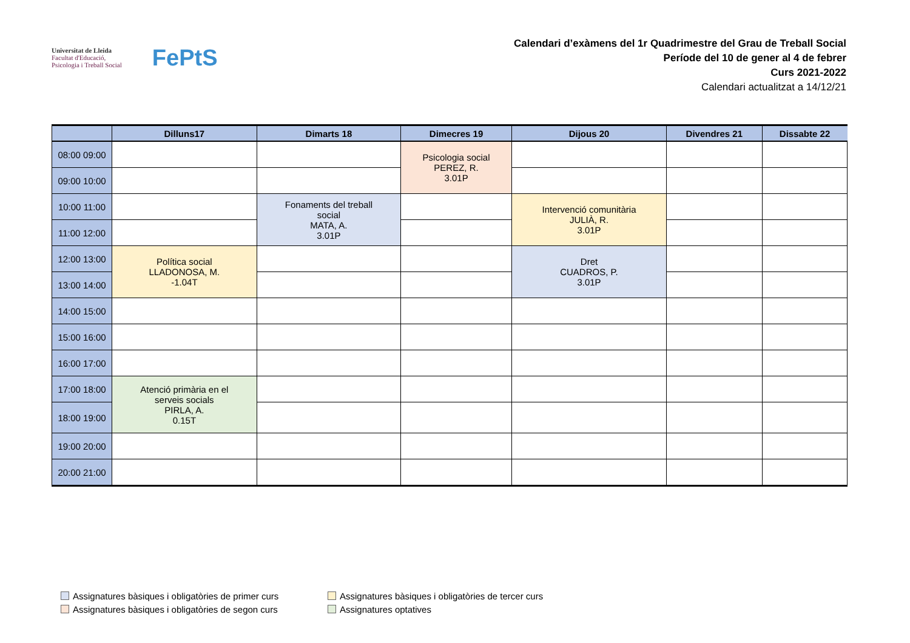Universitat de Lleida
Facultat d'Educació,
Psicologia i Treball Social
FePtS
Calendari d’exàmens del 1r Quadrimestre del Grau de Treball Social
Període del 10 de gener al 4 de febrer
Curs 2021-2022
Calendari actualitzat a 14/12/21
| | Dilluns17 | Dimarts 18 | Dimecres 19 | Dijous 20 | Divendres 21 | Dissabte 22 |
| --- | --- | --- | --- | --- | --- | --- |
| 08:00 09:00 | | | Psicologia social PEREZ, R. 3.01P | | | |
| 09:00 10:00 | | | | | | |
| 10:00 11:00 | | Fonaments del treball social MATA, A. 3.01P | | Intervenció comunitària JULIÀ, R. 3.01P | | |
| 11:00 12:00 | | | | | | |
| 12:00 13:00 | Política social LLADONOSA, M. -1.04T | | | Dret CUADROS, P. 3.01P | | |
| 13:00 14:00 | | | | | | |
| 14:00 15:00 | | | | | | |
| 15:00 16:00 | | | | | | |
| 16:00 17:00 | | | | | | |
| 17:00 18:00 | Atenció primària en el serveis socials PIRLA, A. 0.15T | | | | | |
| 18:00 19:00 | | | | | | |
| 19:00 20:00 | | | | | | |
| 20:00 21:00 | | | | | | |
Assignatures bàsiques i obligatòries de primer curs
Assignatures bàsiques i obligatòries de tercer curs
Assignatures bàsiques i obligatòries de segon curs
Assignatures optatives